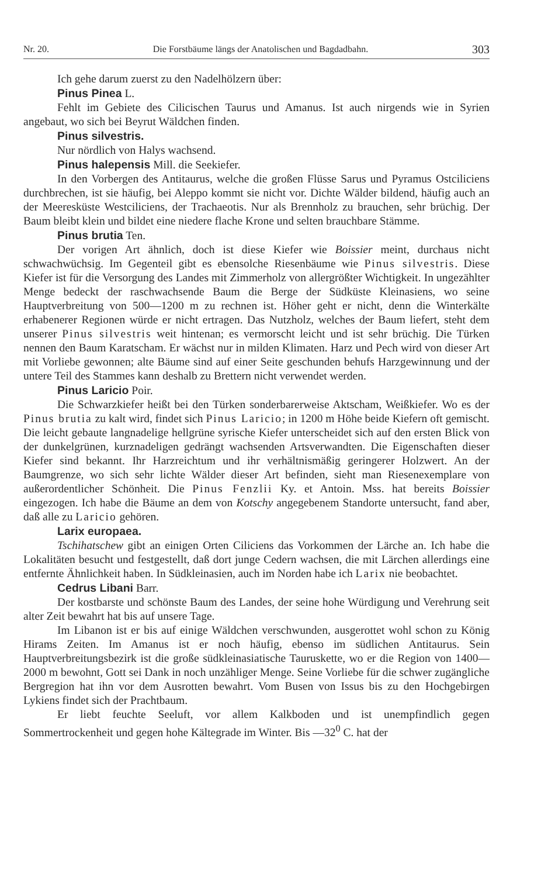Nr. 20. Die Forstbäume längs der Anatolischen und Bagdadbahn. 303
Ich gehe darum zuerst zu den Nadelhölzern über:
Pinus Pinea L.
Fehlt im Gebiete des Cilicischen Taurus und Amanus. Ist auch nirgends wie in Syrien angebaut, wo sich bei Beyrut Wäldchen finden.
Pinus silvestris.
Nur nördlich von Halys wachsend.
Pinus halepensis Mill. die Seekiefer.
In den Vorbergen des Antitaurus, welche die großen Flüsse Sarus und Pyramus Ostciliciens durchbrechen, ist sie häufig, bei Aleppo kommt sie nicht vor. Dichte Wälder bildend, häufig auch an der Meeresküste Westciliciens, der Trachaeotis. Nur als Brennholz zu brauchen, sehr brüchig. Der Baum bleibt klein und bildet eine niedere flache Krone und selten brauchbare Stämme.
Pinus brutia Ten.
Der vorigen Art ähnlich, doch ist diese Kiefer wie Boissier meint, durchaus nicht schwachwüchsig. Im Gegenteil gibt es ebensolche Riesenbäume wie Pinus silvestris. Diese Kiefer ist für die Versorgung des Landes mit Zimmerholz von allergrößter Wichtigkeit. In ungezählter Menge bedeckt der raschwachsende Baum die Berge der Südküste Kleinasiens, wo seine Hauptverbreitung von 500—1200 m zu rechnen ist. Höher geht er nicht, denn die Winterkälte erhabenerer Regionen würde er nicht ertragen. Das Nutzholz, welches der Baum liefert, steht dem unserer Pinus silvestris weit hintenan; es vermorscht leicht und ist sehr brüchig. Die Türken nennen den Baum Karatscham. Er wächst nur in milden Klimaten. Harz und Pech wird von dieser Art mit Vorliebe gewonnen; alte Bäume sind auf einer Seite geschunden behufs Harzgewinnung und der untere Teil des Stammes kann deshalb zu Brettern nicht verwendet werden.
Pinus Laricio Poir.
Die Schwarzkiefer heißt bei den Türken sonderbarerweise Aktscham, Weißkiefer. Wo es der Pinus brutia zu kalt wird, findet sich Pinus Laricio; in 1200 m Höhe beide Kiefern oft gemischt. Die leicht gebaute langnadelige hellgrüne syrische Kiefer unterscheidet sich auf den ersten Blick von der dunkelgrünen, kurznadeligen gedrängt wachsenden Artsverwandten. Die Eigenschaften dieser Kiefer sind bekannt. Ihr Harzreichtum und ihr verhältnismäßig geringerer Holzwert. An der Baumgrenze, wo sich sehr lichte Wälder dieser Art befinden, sieht man Riesenexemplare von außerordentlicher Schönheit. Die Pinus Fenzlii Ky. et Antoin. Mss. hat bereits Boissier eingezogen. Ich habe die Bäume an dem von Kotschy angegebenem Standorte untersucht, fand aber, daß alle zu Laricio gehören.
Larix europaea.
Tschihatschew gibt an einigen Orten Ciliciens das Vorkommen der Lärche an. Ich habe die Lokalitäten besucht und festgestellt, daß dort junge Cedern wachsen, die mit Lärchen allerdings eine entfernte Ähnlichkeit haben. In Südkleinasien, auch im Norden habe ich Larix nie beobachtet.
Cedrus Libani Barr.
Der kostbarste und schönste Baum des Landes, der seine hohe Würdigung und Verehrung seit alter Zeit bewahrt hat bis auf unsere Tage.
Im Libanon ist er bis auf einige Wäldchen verschwunden, ausgerottet wohl schon zu König Hirams Zeiten. Im Amanus ist er noch häufig, ebenso im südlichen Antitaurus. Sein Hauptverbreitungsbezirk ist die große südkleinasiatische Tauruskette, wo er die Region von 1400—2000 m bewohnt, Gott sei Dank in noch unzähliger Menge. Seine Vorliebe für die schwer zugängliche Bergregion hat ihn vor dem Ausrotten bewahrt. Vom Busen von Issus bis zu den Hochgebirgen Lykiens findet sich der Prachtbaum.
Er liebt feuchte Seeluft, vor allem Kalkboden und ist unempfindlich gegen Sommertrockenheit und gegen hohe Kältegrade im Winter. Bis —32<sup>0</sup> C. hat der